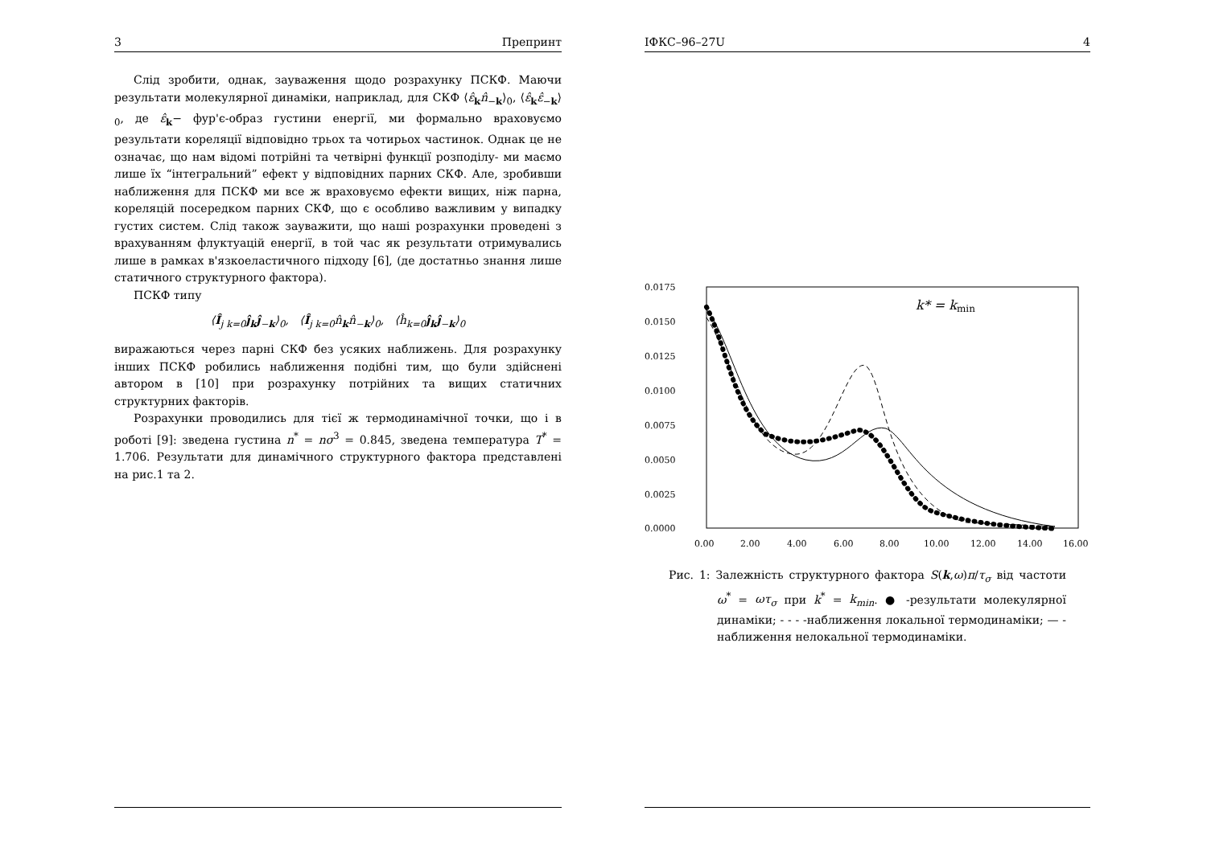3 Препринт
Слід зробити, однак, зауваження щодо розрахунку ПСКФ. Маючи результати молекулярної динаміки, наприклад, для СКФ ⟨ε̂<sub>k</sub>n̂<sub>−k</sub>⟩<sub>0</sub>, ⟨ε̂<sub>k</sub>ε̂<sub>−k</sub>⟩<sub>0</sub>, де ε̂<sub>k</sub>− фур'є-образ густини енергії, ми формально враховуємо результати кореляції відповідно трьох та чотирьох частинок. Однак це не означає, що нам відомі потрійні та четвірні функції розподілу- ми маємо лише їх “інтегральний” ефект у відповідних парних СКФ. Але, зробивши наближення для ПСКФ ми все ж враховуємо ефекти вищих, ніж парна, кореляцій посередком парних СКФ, що є особливо важливим у випадку густих систем. Слід також зауважити, що наші розрахунки проведені з врахуванням флуктуацій енергії, в той час як результати отримувались лише в рамках в'язкоеластичного підходу [6], (де достатньо знання лише статичного структурного фактора).
ПСКФ типу
⟨Î<sub>j k=0</sub>ĵ<sub>k</sub>ĵ<sub>−k</sub>⟩<sub>0</sub>, ⟨Î<sub>j k=0</sub>n̂<sub>k</sub>n̂<sub>−k</sub>⟩<sub>0</sub>, ⟨ĥ<sub>k=0</sub>ĵ<sub>k</sub>ĵ<sub>−k</sub>⟩<sub>0</sub>
виражаються через парні СКФ без усяких наближень. Для розрахунку інших ПСКФ робились наближення подібні тим, що були здійснені автором в [10] при розрахунку потрійних та вищих статичних структурних факторів.
Розрахунки проводились для тієї ж термодинамічної точки, що і в роботі [9]: зведена густина n<sup>*</sup> = nσ<sup>3</sup> = 0.845, зведена температура T<sup>*</sup> = 1.706. Результати для динамічного структурного фактора представлені на рис.1 та 2.
IФКС–96–27U 4
0.0175
0.0150
0.0125
0.0100
0.0075
0.0050
0.0025
0.0000
0.00
2.00
4.00
6.00
8.00
10.00
12.00
14.00
16.00
k* = kmin
Рис. 1: Залежність структурного фактора S(k,ω)π/τ<sub>σ</sub> від частоти ω<sup>*</sup> = ωτ<sub>σ</sub> при k<sup>*</sup> = k<sub>min</sub>. ● -результати молекулярної динаміки; - - - -наближення локальної термодинаміки; — - наближення нелокальної термодинаміки.